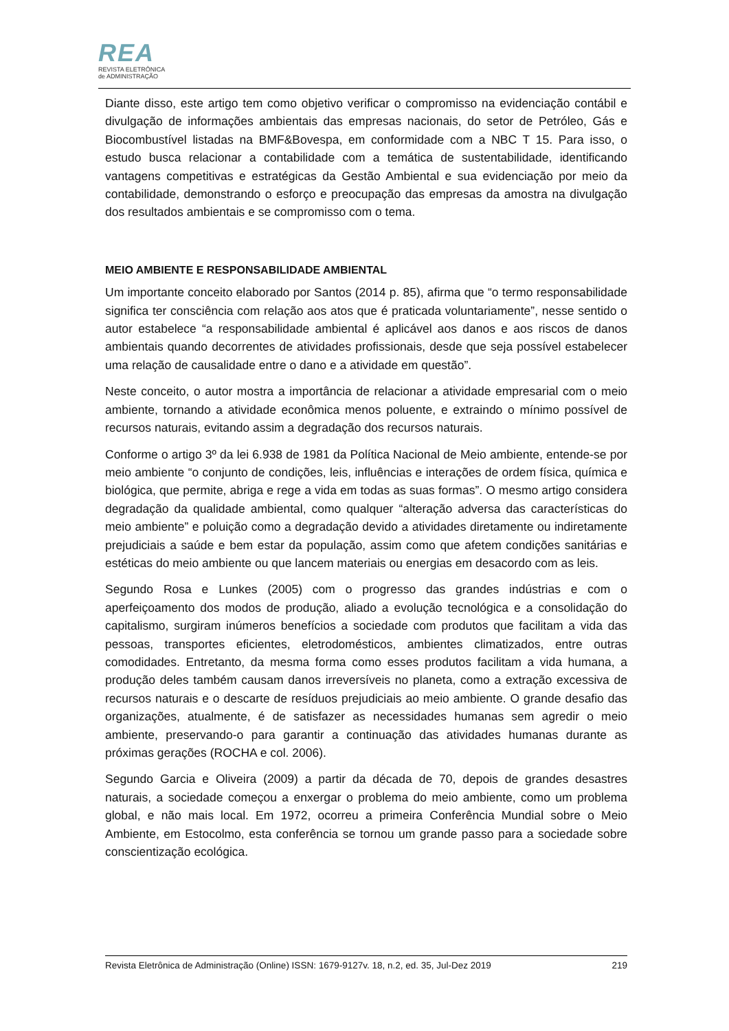REA
REVISTA ELETRÔNICA
de ADMINISTRAÇÃO
Diante disso, este artigo tem como objetivo verificar o compromisso na evidenciação contábil e divulgação de informações ambientais das empresas nacionais, do setor de Petróleo, Gás e Biocombustível listadas na BMF&Bovespa, em conformidade com a NBC T 15. Para isso, o estudo busca relacionar a contabilidade com a temática de sustentabilidade, identificando vantagens competitivas e estratégicas da Gestão Ambiental e sua evidenciação por meio da contabilidade, demonstrando o esforço e preocupação das empresas da amostra na divulgação dos resultados ambientais e se compromisso com o tema.
MEIO AMBIENTE E RESPONSABILIDADE AMBIENTAL
Um importante conceito elaborado por Santos (2014 p. 85), afirma que “o termo responsabilidade significa ter consciência com relação aos atos que é praticada voluntariamente”, nesse sentido o autor estabelece “a responsabilidade ambiental é aplicável aos danos e aos riscos de danos ambientais quando decorrentes de atividades profissionais, desde que seja possível estabelecer uma relação de causalidade entre o dano e a atividade em questão”.
Neste conceito, o autor mostra a importância de relacionar a atividade empresarial com o meio ambiente, tornando a atividade econômica menos poluente, e extraindo o mínimo possível de recursos naturais, evitando assim a degradação dos recursos naturais.
Conforme o artigo 3º da lei 6.938 de 1981 da Política Nacional de Meio ambiente, entende-se por meio ambiente “o conjunto de condições, leis, influências e interações de ordem física, química e biológica, que permite, abriga e rege a vida em todas as suas formas”. O mesmo artigo considera degradação da qualidade ambiental, como qualquer “alteração adversa das características do meio ambiente” e poluição como a degradação devido a atividades diretamente ou indiretamente prejudiciais a saúde e bem estar da população, assim como que afetem condições sanitárias e estéticas do meio ambiente ou que lancem materiais ou energias em desacordo com as leis.
Segundo Rosa e Lunkes (2005) com o progresso das grandes indústrias e com o aperfeiçoamento dos modos de produção, aliado a evolução tecnológica e a consolidação do capitalismo, surgiram inúmeros benefícios a sociedade com produtos que facilitam a vida das pessoas, transportes eficientes, eletrodomésticos, ambientes climatizados, entre outras comodidades. Entretanto, da mesma forma como esses produtos facilitam a vida humana, a produção deles também causam danos irreversíveis no planeta, como a extração excessiva de recursos naturais e o descarte de resíduos prejudiciais ao meio ambiente. O grande desafio das organizações, atualmente, é de satisfazer as necessidades humanas sem agredir o meio ambiente, preservando-o para garantir a continuação das atividades humanas durante as próximas gerações (ROCHA e col. 2006).
Segundo Garcia e Oliveira (2009) a partir da década de 70, depois de grandes desastres naturais, a sociedade começou a enxergar o problema do meio ambiente, como um problema global, e não mais local. Em 1972, ocorreu a primeira Conferência Mundial sobre o Meio Ambiente, em Estocolmo, esta conferência se tornou um grande passo para a sociedade sobre conscientização ecológica.
Revista Eletrônica de Administração (Online) ISSN: 1679-9127v. 18, n.2, ed. 35, Jul-Dez 2019 219